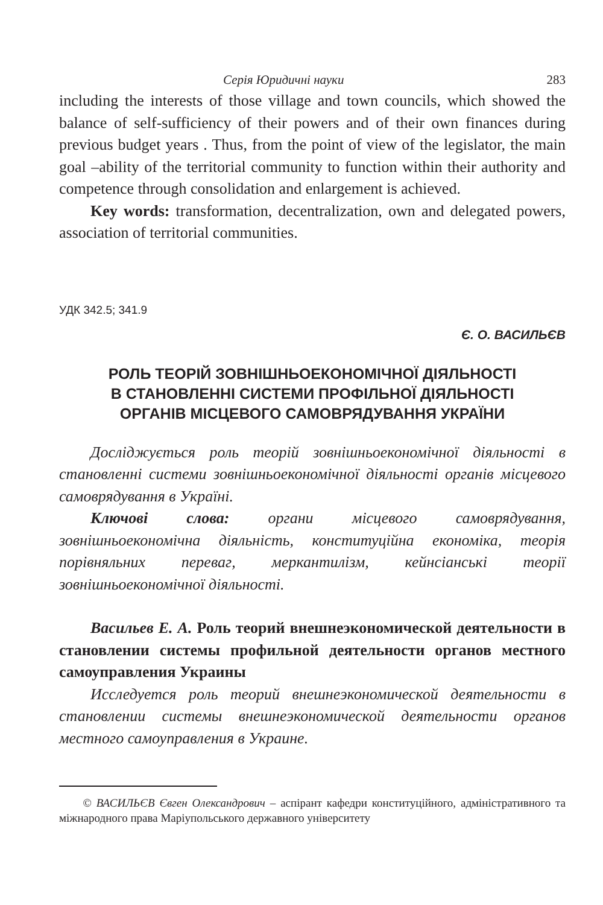Серія Юридичні науки 283
including the interests of those village and town councils, which showed the balance of self-sufficiency of their powers and of their own finances during previous budget years . Thus, from the point of view of the legislator, the main goal –ability of the territorial community to function within their authority and competence through consolidation and enlargement is achieved.
Key words: transformation, decentralization, own and delegated powers, association of territorial communities.
УДК 342.5; 341.9
Є. О. ВАСИЛЬЄВ
РОЛЬ ТЕОРІЙ ЗОВНІШНЬОЕКОНОМІЧНОЇ ДІЯЛЬНОСТІ
В СТАНОВЛЕННІ СИСТЕМИ ПРОФІЛЬНОЇ ДІЯЛЬНОСТІ
ОРГАНІВ МІСЦЕВОГО САМОВРЯДУВАННЯ УКРАЇНИ
Досліджується роль теорій зовнішньоекономічної діяльності в становленні системи зовнішньоекономічної діяльності органів місцевого самоврядування в Україні.
Ключові слова: органи місцевого самоврядування, зовнішньоекономічна діяльність, конституційна економіка, теорія порівняльних переваг, меркантилізм, кейнсіанські теорії зовнішньоекономічної діяльності.
Васильев Е. А. Роль теорий внешнеэкономической деятельности в становлении системы профильной деятельности органов местного самоуправления Украины
Исследуется роль теорий внешнеэкономической деятельности в становлении системы внешнеэкономической деятельности органов местного самоуправления в Украине.
© ВАСИЛЬЄВ Євген Олександрович – аспірант кафедри конституційного, адміністративного та міжнародного права Маріупольського державного університету